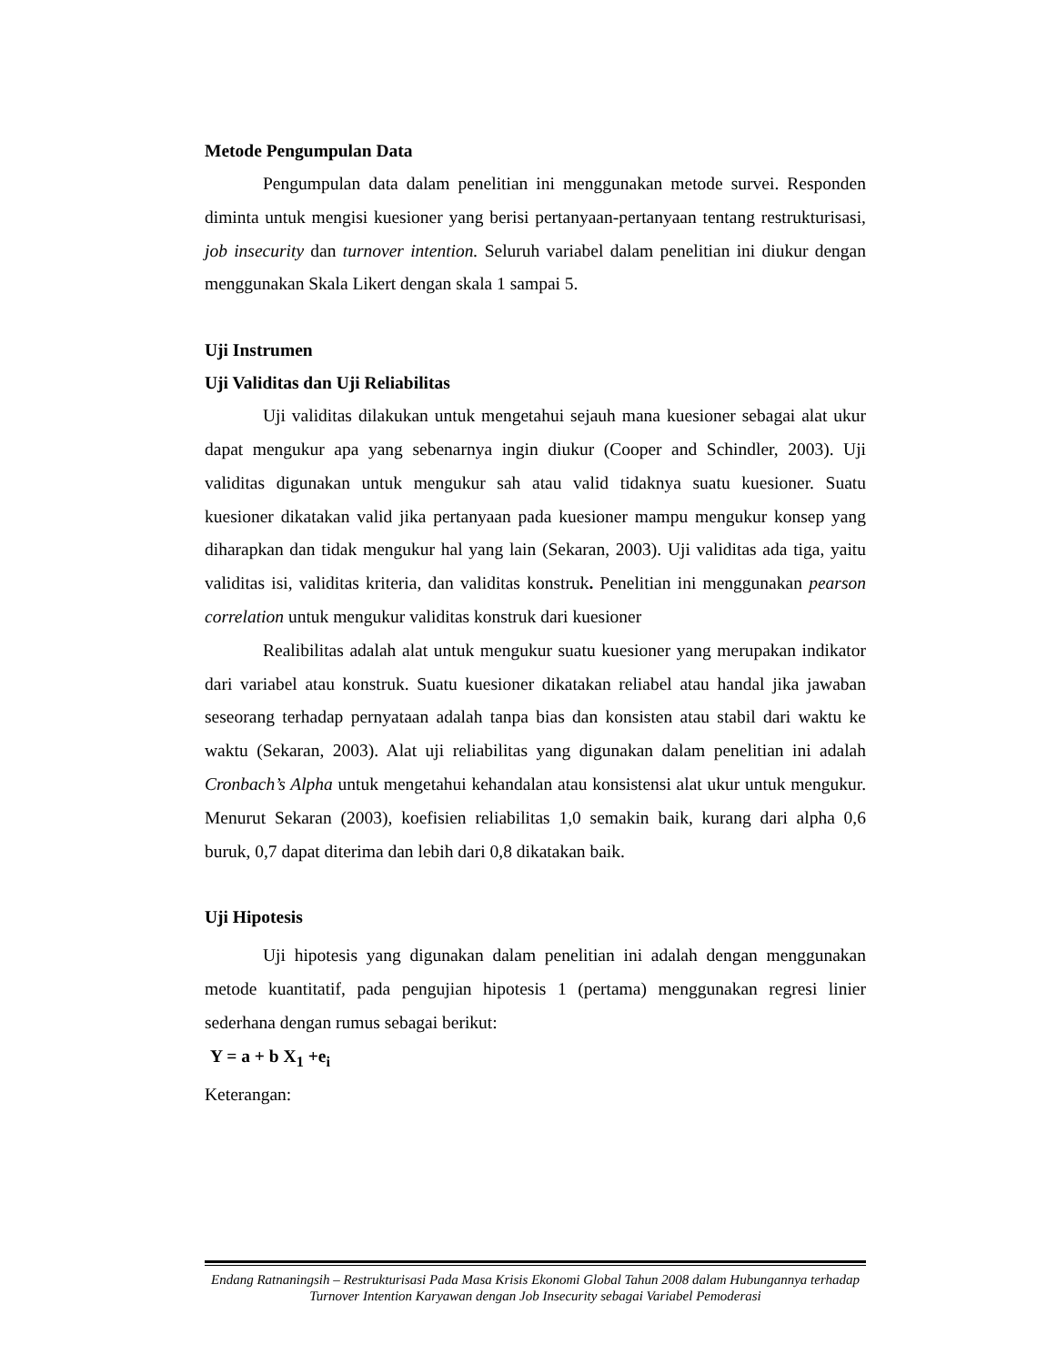Metode Pengumpulan Data
Pengumpulan data dalam penelitian ini menggunakan metode survei. Responden diminta untuk mengisi kuesioner yang berisi pertanyaan-pertanyaan tentang restrukturisasi, job insecurity dan turnover intention. Seluruh variabel dalam penelitian ini diukur dengan menggunakan Skala Likert dengan skala 1 sampai 5.
Uji Instrumen
Uji Validitas dan Uji Reliabilitas
Uji validitas dilakukan untuk mengetahui sejauh mana kuesioner sebagai alat ukur dapat mengukur apa yang sebenarnya ingin diukur (Cooper and Schindler, 2003). Uji validitas digunakan untuk mengukur sah atau valid tidaknya suatu kuesioner. Suatu kuesioner dikatakan valid jika pertanyaan pada kuesioner mampu mengukur konsep yang diharapkan dan tidak mengukur hal yang lain (Sekaran, 2003). Uji validitas ada tiga, yaitu validitas isi, validitas kriteria, dan validitas konstruk. Penelitian ini menggunakan pearson correlation untuk mengukur validitas konstruk dari kuesioner
Realibilitas adalah alat untuk mengukur suatu kuesioner yang merupakan indikator dari variabel atau konstruk. Suatu kuesioner dikatakan reliabel atau handal jika jawaban seseorang terhadap pernyataan adalah tanpa bias dan konsisten atau stabil dari waktu ke waktu (Sekaran, 2003). Alat uji reliabilitas yang digunakan dalam penelitian ini adalah Cronbach’s Alpha untuk mengetahui kehandalan atau konsistensi alat ukur untuk mengukur. Menurut Sekaran (2003), koefisien reliabilitas 1,0 semakin baik, kurang dari alpha 0,6 buruk, 0,7 dapat diterima dan lebih dari 0,8 dikatakan baik.
Uji Hipotesis
Uji hipotesis yang digunakan dalam penelitian ini adalah dengan menggunakan metode kuantitatif, pada pengujian hipotesis 1 (pertama) menggunakan regresi linier sederhana dengan rumus sebagai berikut:
Y = a + b X<sub>1</sub> +e<sub>i</sub>
Keterangan:
Endang Ratnaningsih – Restrukturisasi Pada Masa Krisis Ekonomi Global Tahun 2008 dalam Hubungannya terhadap Turnover Intention Karyawan dengan Job Insecurity sebagai Variabel Pemoderasi